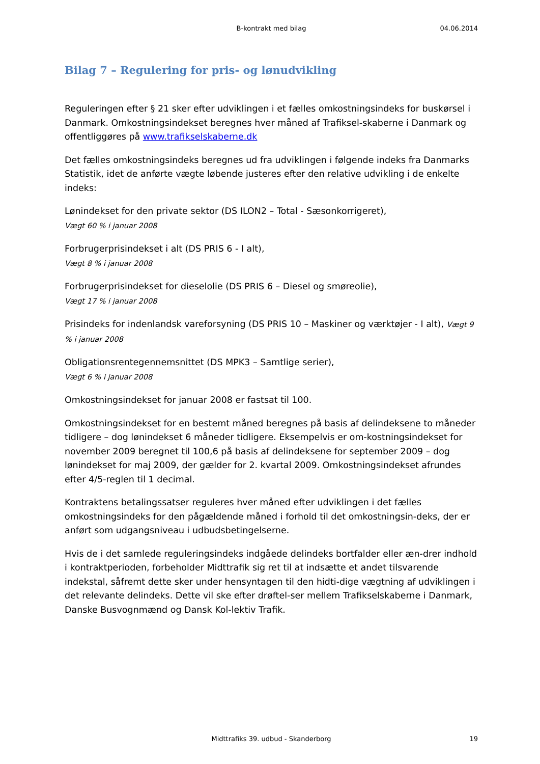B-kontrakt med bilag
04.06.2014
Bilag 7 – Regulering for pris- og lønudvikling
Reguleringen efter § 21 sker efter udviklingen i et fælles omkostningsindeks for buskørsel i Danmark. Omkostningsindekset beregnes hver måned af Trafiksel-skaberne i Danmark og offentliggøres på www.trafikselskaberne.dk
Det fælles omkostningsindeks beregnes ud fra udviklingen i følgende indeks fra Danmarks Statistik, idet de anførte vægte løbende justeres efter den relative udvikling i de enkelte indeks:
Lønindekset for den private sektor (DS ILON2 – Total - Sæsonkorrigeret),
Vægt 60 % i januar 2008
Forbrugerprisindekset i alt (DS PRIS 6 - I alt),
Vægt 8 % i januar 2008
Forbrugerprisindekset for dieselolie (DS PRIS 6 – Diesel og smøreolie),
Vægt 17 % i januar 2008
Prisindeks for indenlandsk vareforsyning (DS PRIS 10 – Maskiner og værktøjer - I alt), Vægt 9 % i januar 2008
Obligationsrentegennemsnittet (DS MPK3 – Samtlige serier),
Vægt 6 % i januar 2008
Omkostningsindekset for januar 2008 er fastsat til 100.
Omkostningsindekset for en bestemt måned beregnes på basis af delindeksene to måneder tidligere – dog lønindekset 6 måneder tidligere. Eksempelvis er om-kostningsindekset for november 2009 beregnet til 100,6 på basis af delindeksene for september 2009 – dog lønindekset for maj 2009, der gælder for 2. kvartal 2009. Omkostningsindekset afrundes efter 4/5-reglen til 1 decimal.
Kontraktens betalingssatser reguleres hver måned efter udviklingen i det fælles omkostningsindeks for den pågældende måned i forhold til det omkostningsin-deks, der er anført som udgangsniveau i udbudsbetingelserne.
Hvis de i det samlede reguleringsindeks indgåede delindeks bortfalder eller æn-drer indhold i kontraktperioden, forbeholder Midttrafik sig ret til at indsætte et andet tilsvarende indekstal, såfremt dette sker under hensyntagen til den hidti-dige vægtning af udviklingen i det relevante delindeks. Dette vil ske efter drøftel-ser mellem Trafikselskaberne i Danmark, Danske Busvognmænd og Dansk Kol-lektiv Trafik.
Midttrafiks 39. udbud - Skanderborg 19